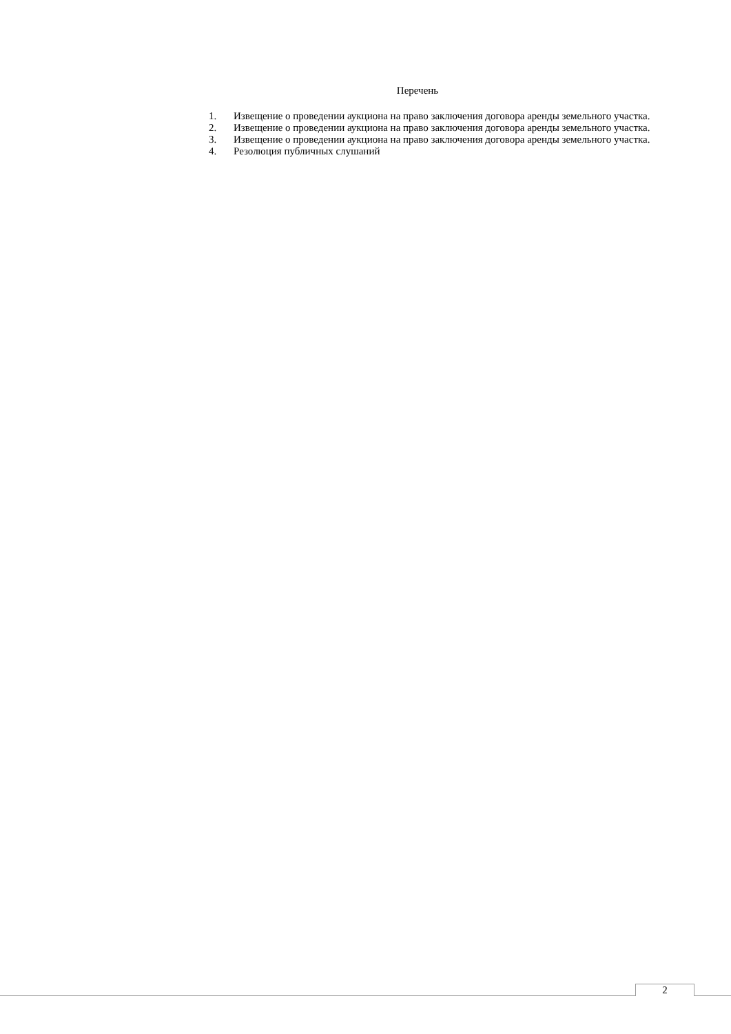Перечень
1. Извещение о проведении аукциона на право заключения договора аренды земельного участка.
2. Извещение о проведении аукциона на право заключения договора аренды земельного участка.
3. Извещение о проведении аукциона на право заключения договора аренды земельного участка.
4. Резолюция публичных слушаний
2